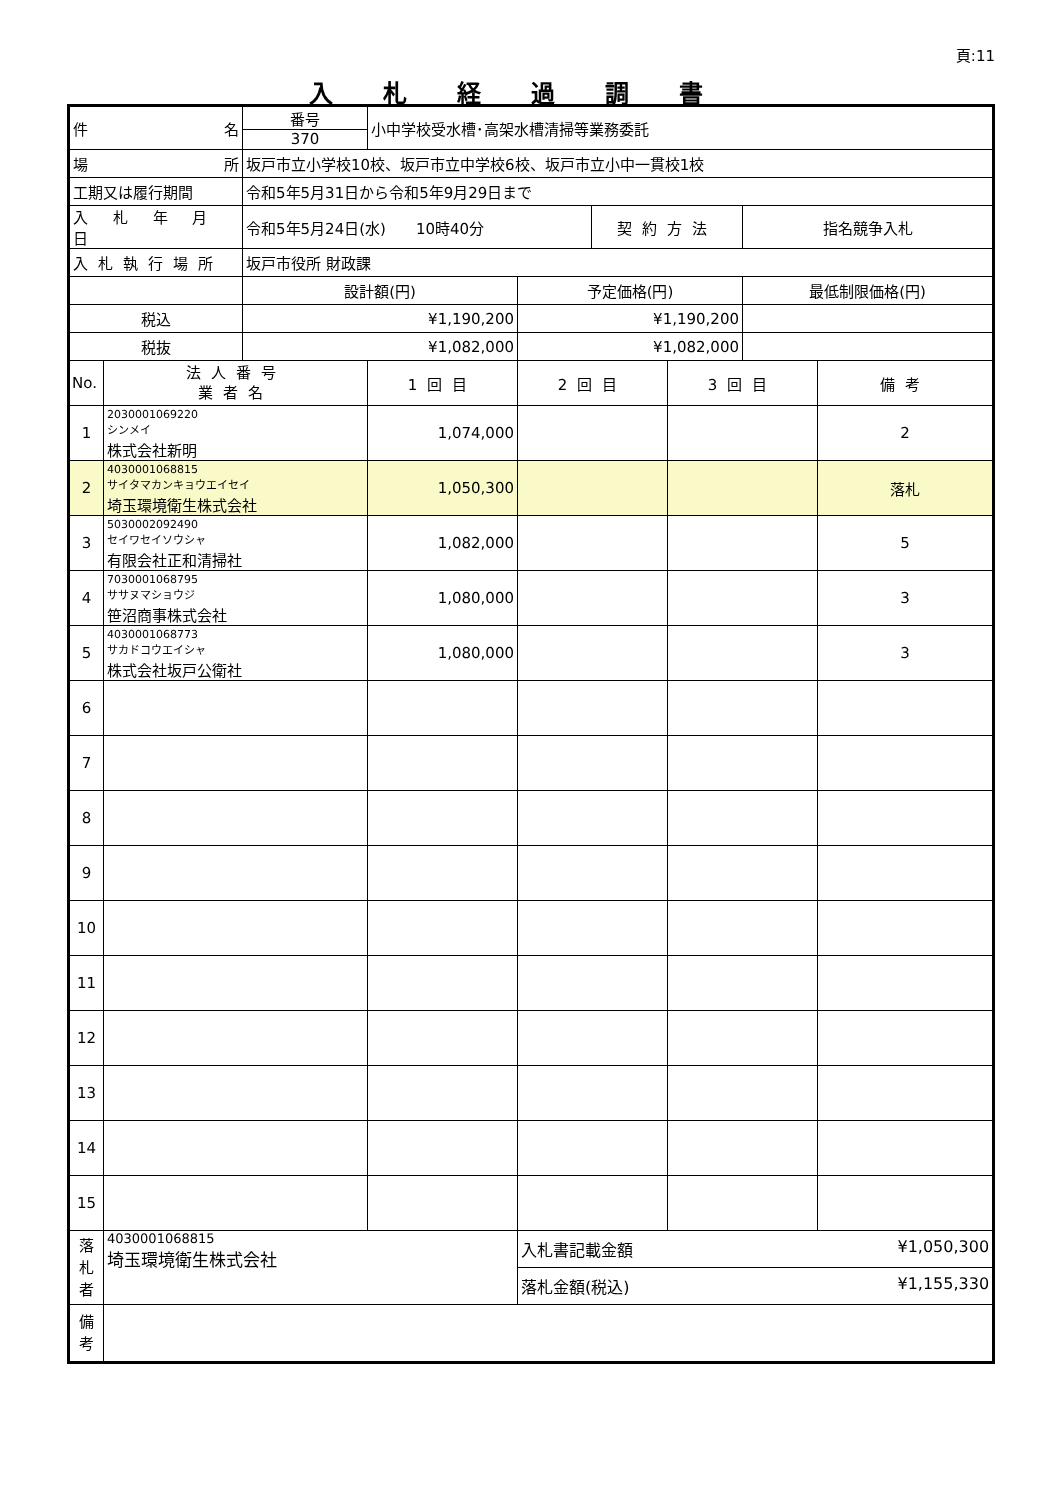頁:11
入札経過調書
| 件 名 | | 番号 370 | 小中学校受水槽･高架水槽清掃等業務委託 | | | | | |
| 場 所 | | 坂戸市立小学校10校、坂戸市立中学校6校、坂戸市立小中一貫校1校 | | | | | | |
| 工期又は履行期間 | | 令和5年5月31日から令和5年9月29日まで | | | | | | |
| 入 札 年 月 日 | | 令和5年5月24日(水) 10時40分 | | | 契約方法 | | 指名競争入札 | |
| 入札執行場所 | | 坂戸市役所 財政課 | | | | | | |
| | | 設計額(円) | | 予定価格(円) | | | 最低制限価格(円) | |
| 税込 | | ¥1,190,200 | | ¥1,190,200 | | | | |
| 税抜 | | ¥1,082,000 | | ¥1,082,000 | | | | |
| No. | 法人番号 業者名 | | 1回目 | 2回目 | | 3回目 | | 備考 |
| 1 | 2030001069220 シンメイ 株式会社新明 | | 1,074,000 | | | | | 2 |
| 2 | 4030001068815 サイタマカンキョウエイセイ 埼玉環境衛生株式会社 | | 1,050,300 | | | | | 落札 |
| 3 | 5030002092490 セイワセイソウシャ 有限会社正和清掃社 | | 1,082,000 | | | | | 5 |
| 4 | 7030001068795 ササヌマショウジ 笹沼商事株式会社 | | 1,080,000 | | | | | 3 |
| 5 | 4030001068773 サカドコウエイシャ 株式会社坂戸公衛社 | | 1,080,000 | | | | | 3 |
| 6 | | | | | | | | |
| 7 | | | | | | | | |
| 8 | | | | | | | | |
| 9 | | | | | | | | |
| 10 | | | | | | | | |
| 11 | | | | | | | | |
| 12 | | | | | | | | |
| 13 | | | | | | | | |
| 14 | | | | | | | | |
| 15 | | | | | | | | |
| 落 札 者 | 4030001068815 埼玉環境衛生株式会社 | | | 入札書記載金額 ¥1,050,300 | | | | |
| | | | | 落札金額(税込) ¥1,155,330 | | | | |
| 備 考 | | | | | | | | |